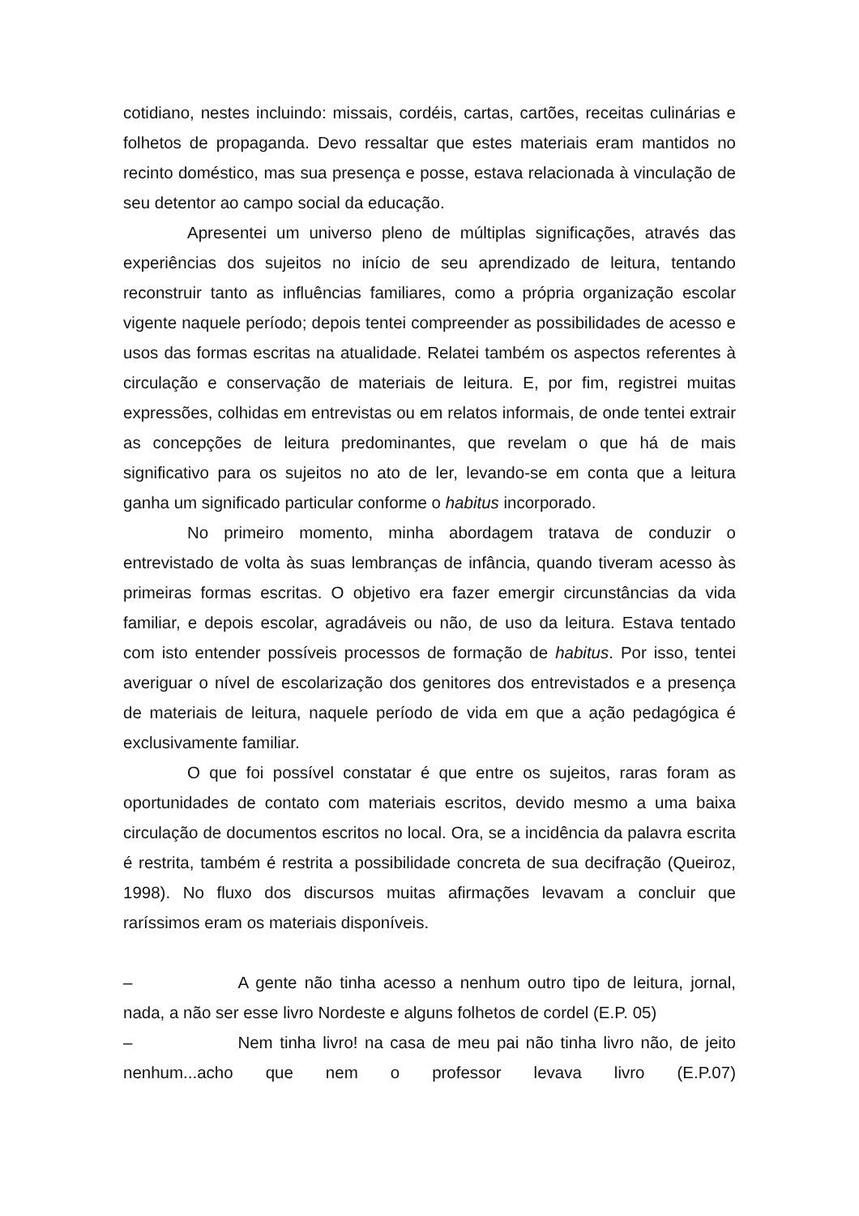cotidiano, nestes incluindo: missais, cordéis, cartas, cartões, receitas culinárias e folhetos de propaganda. Devo ressaltar que estes materiais eram mantidos no recinto doméstico, mas sua presença e posse, estava relacionada à vinculação de seu detentor ao campo social da educação.
Apresentei um universo pleno de múltiplas significações, através das experiências dos sujeitos no início de seu aprendizado de leitura, tentando reconstruir tanto as influências familiares, como a própria organização escolar vigente naquele período; depois tentei compreender as possibilidades de acesso e usos das formas escritas na atualidade. Relatei também os aspectos referentes à circulação e conservação de materiais de leitura. E, por fim, registrei muitas expressões, colhidas em entrevistas ou em relatos informais, de onde tentei extrair as concepções de leitura predominantes, que revelam o que há de mais significativo para os sujeitos no ato de ler, levando-se em conta que a leitura ganha um significado particular conforme o habitus incorporado.
No primeiro momento, minha abordagem tratava de conduzir o entrevistado de volta às suas lembranças de infância, quando tiveram acesso às primeiras formas escritas. O objetivo era fazer emergir circunstâncias da vida familiar, e depois escolar, agradáveis ou não, de uso da leitura. Estava tentado com isto entender possíveis processos de formação de habitus. Por isso, tentei averiguar o nível de escolarização dos genitores dos entrevistados e a presença de materiais de leitura, naquele período de vida em que a ação pedagógica é exclusivamente familiar.
O que foi possível constatar é que entre os sujeitos, raras foram as oportunidades de contato com materiais escritos, devido mesmo a uma baixa circulação de documentos escritos no local. Ora, se a incidência da palavra escrita é restrita, também é restrita a possibilidade concreta de sua decifração (Queiroz, 1998). No fluxo dos discursos muitas afirmações levavam a concluir que raríssimos eram os materiais disponíveis.
– A gente não tinha acesso a nenhum outro tipo de leitura, jornal, nada, a não ser esse livro Nordeste e alguns folhetos de cordel (E.P. 05)
– Nem tinha livro! na casa de meu pai não tinha livro não, de jeito nenhum...acho que nem o professor levava livro (E.P.07)